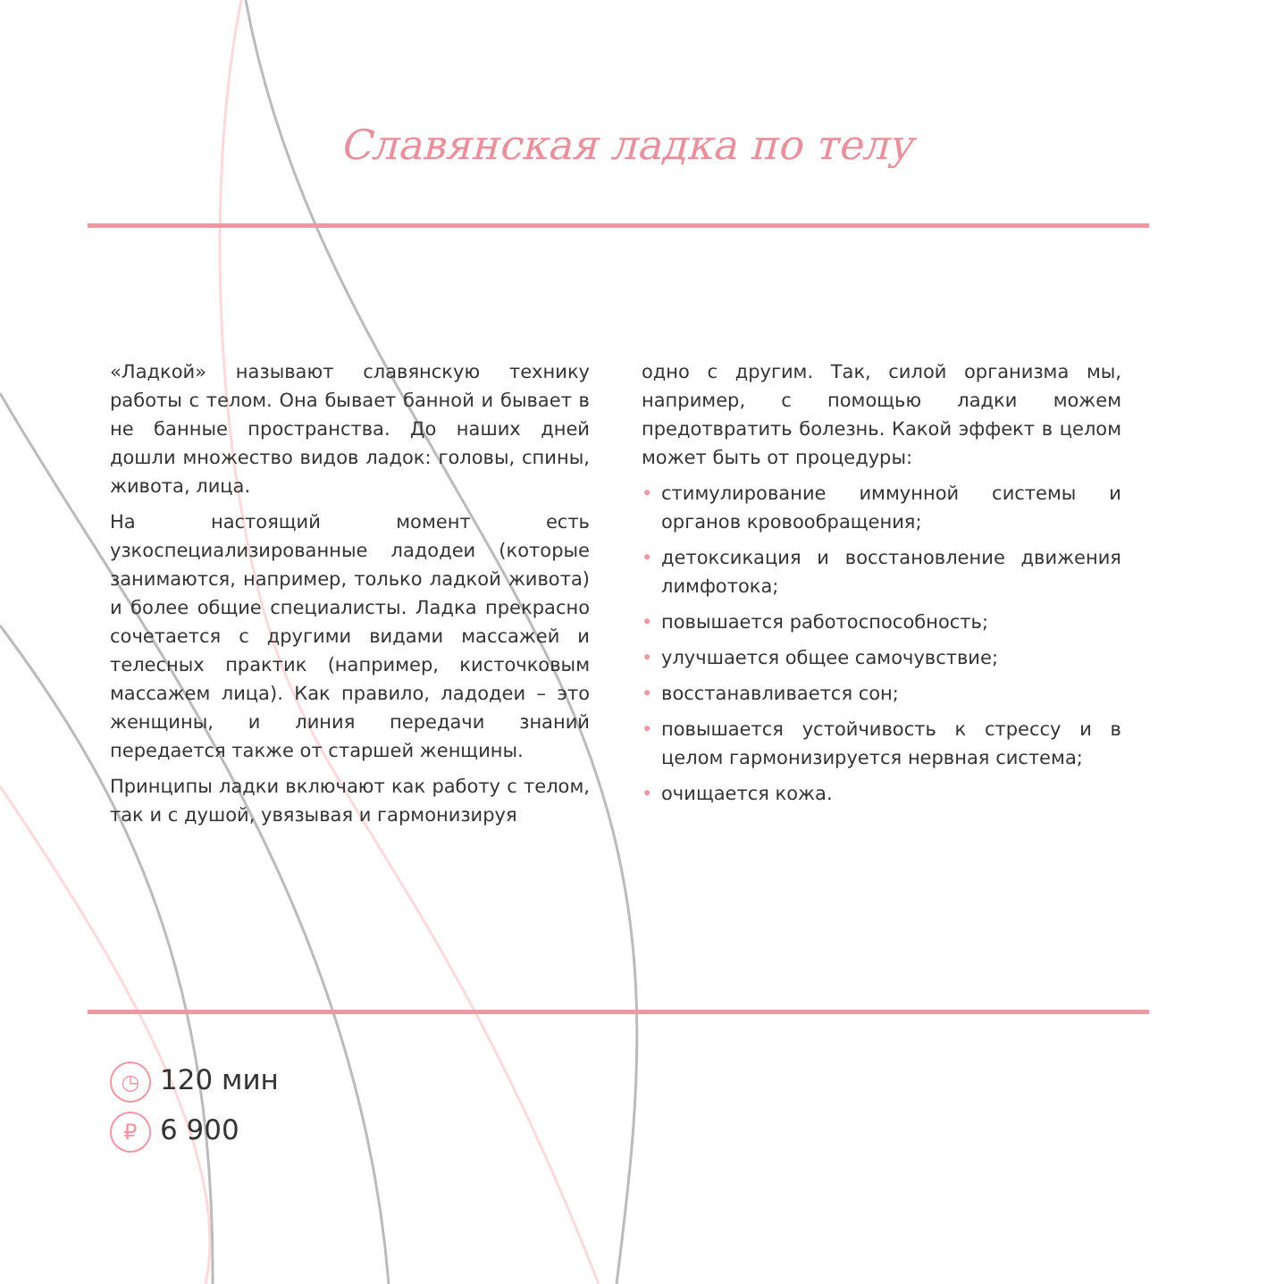Славянская ладка по телу
«Ладкой» называют славянскую технику работы с телом. Она бывает банной и бывает в не банные пространства. До наших дней дошли множество видов ладок: головы, спины, живота, лица.
На настоящий момент есть узкоспециализированные ладодеи (которые занимаются, например, только ладкой живота) и более общие специалисты. Ладка прекрасно сочетается с другими видами массажей и телесных практик (например, кисточковым массажем лица). Как правило, ладодеи – это женщины, и линия передачи знаний передается также от старшей женщины.
Принципы ладки включают как работу с телом, так и с душой, увязывая и гармонизируя
одно с другим. Так, силой организма мы, например, с помощью ладки можем предотвратить болезнь. Какой эффект в целом может быть от процедуры:
• стимулирование иммунной системы и органов кровообращения;
• детоксикация и восстановление движения лимфотока;
• повышается работоспособность;
• улучшается общее самочувствие;
• восстанавливается сон;
• повышается устойчивость к стрессу и в целом гармонизируется нервная система;
• очищается кожа.
◷ 120 мин
₽ 6 900